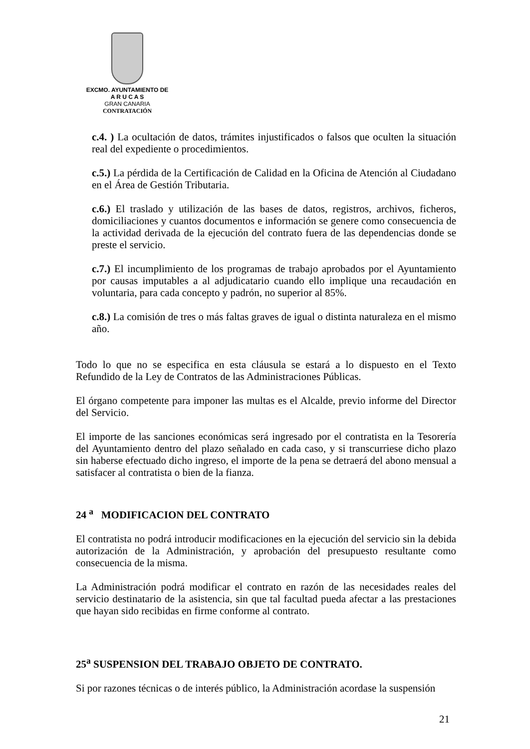EXCMO. AYUNTAMIENTO DE
A R U C A S
GRAN CANARIA
CONTRATACIÓN
c.4. ) La ocultación de datos, trámites injustificados o falsos que oculten la situación real del expediente o procedimientos.
c.5.) La pérdida de la Certificación de Calidad en la Oficina de Atención al Ciudadano en el Área de Gestión Tributaria.
c.6.) El traslado y utilización de las bases de datos, registros, archivos, ficheros, domiciliaciones y cuantos documentos e información se genere como consecuencia de la actividad derivada de la ejecución del contrato fuera de las dependencias donde se preste el servicio.
c.7.) El incumplimiento de los programas de trabajo aprobados por el Ayuntamiento por causas imputables a al adjudicatario cuando ello implique una recaudación en voluntaria, para cada concepto y padrón, no superior al 85%.
c.8.) La comisión de tres o más faltas graves de igual o distinta naturaleza en el mismo año.
Todo lo que no se especifica en esta cláusula se estará a lo dispuesto en el Texto Refundido de la Ley de Contratos de las Administraciones Públicas.
El órgano competente para imponer las multas es el Alcalde, previo informe del Director del Servicio.
El importe de las sanciones económicas será ingresado por el contratista en la Tesorería del Ayuntamiento dentro del plazo señalado en cada caso, y si transcurriese dicho plazo sin haberse efectuado dicho ingreso, el importe de la pena se detraerá del abono mensual a satisfacer al contratista o bien de la fianza.
24 <sup>a</sup> MODIFICACION DEL CONTRATO
El contratista no podrá introducir modificaciones en la ejecución del servicio sin la debida autorización de la Administración, y aprobación del presupuesto resultante como consecuencia de la misma.
La Administración podrá modificar el contrato en razón de las necesidades reales del servicio destinatario de la asistencia, sin que tal facultad pueda afectar a las prestaciones que hayan sido recibidas en firme conforme al contrato.
25<sup>a</sup> SUSPENSION DEL TRABAJO OBJETO DE CONTRATO.
Si por razones técnicas o de interés público, la Administración acordase la suspensión
21